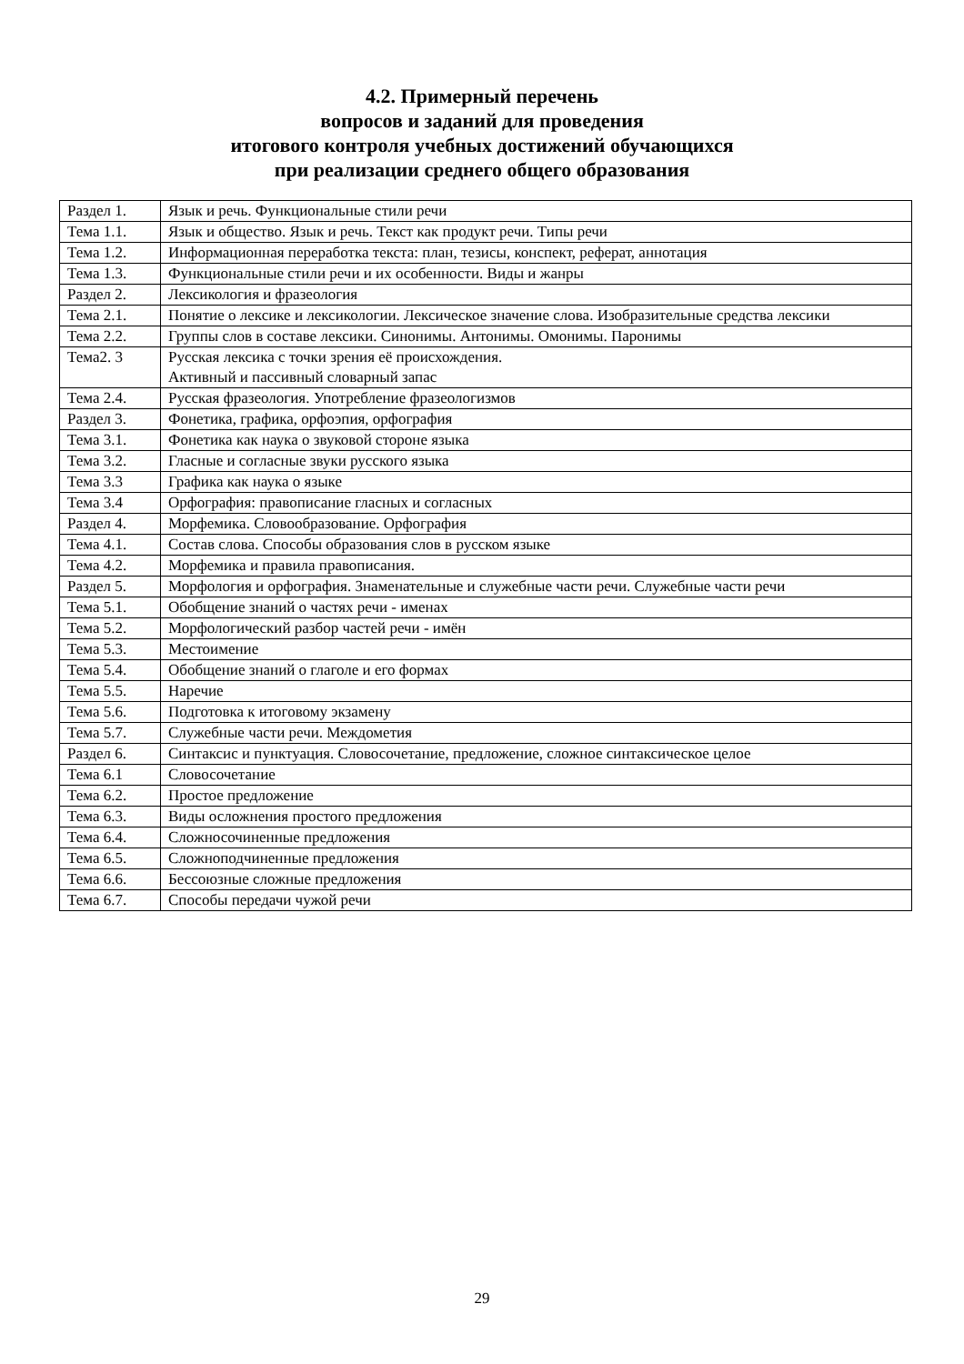4.2. Примерный перечень
вопросов и заданий для проведения
итогового контроля учебных достижений обучающихся
при реализации среднего общего образования
| Раздел 1. | Язык и речь. Функциональные стили речи |
| Тема 1.1. | Язык и общество. Язык и речь. Текст как продукт речи. Типы речи |
| Тема 1.2. | Информационная переработка текста: план, тезисы, конспект, реферат, аннотация |
| Тема 1.3. | Функциональные стили речи и их особенности. Виды и жанры |
| Раздел 2. | Лексикология и фразеология |
| Тема 2.1. | Понятие о лексике и лексикологии. Лексическое значение слова. Изобразительные средства лексики |
| Тема 2.2. | Группы слов в составе лексики. Синонимы. Антонимы. Омонимы. Паронимы |
| Тема2. 3 | Русская лексика с точки зрения её происхождения. Активный и пассивный словарный запас |
| Тема 2.4. | Русская фразеология. Употребление фразеологизмов |
| Раздел 3. | Фонетика, графика, орфоэпия, орфография |
| Тема 3.1. | Фонетика как наука о звуковой стороне языка |
| Тема 3.2. | Гласные и согласные звуки русского языка |
| Тема 3.3 | Графика как наука о языке |
| Тема 3.4 | Орфография: правописание гласных и согласных |
| Раздел 4. | Морфемика. Словообразование. Орфография |
| Тема 4.1. | Состав слова. Способы образования слов в русском языке |
| Тема 4.2. | Морфемика и правила правописания. |
| Раздел 5. | Морфология и орфография. Знаменательные и служебные части речи. Служебные части речи |
| Тема 5.1. | Обобщение знаний о частях речи - именах |
| Тема 5.2. | Морфологический разбор частей речи - имён |
| Тема 5.3. | Местоимение |
| Тема 5.4. | Обобщение знаний о глаголе и его формах |
| Тема 5.5. | Наречие |
| Тема 5.6. | Подготовка к итоговому экзамену |
| Тема 5.7. | Служебные части речи. Междометия |
| Раздел 6. | Синтаксис и пунктуация. Словосочетание, предложение, сложное синтаксическое целое |
| Тема 6.1 | Словосочетание |
| Тема 6.2. | Простое предложение |
| Тема 6.3. | Виды осложнения простого предложения |
| Тема 6.4. | Сложносочиненные предложения |
| Тема 6.5. | Сложноподчиненные предложения |
| Тема 6.6. | Бессоюзные сложные предложения |
| Тема 6.7. | Способы передачи чужой речи |
29